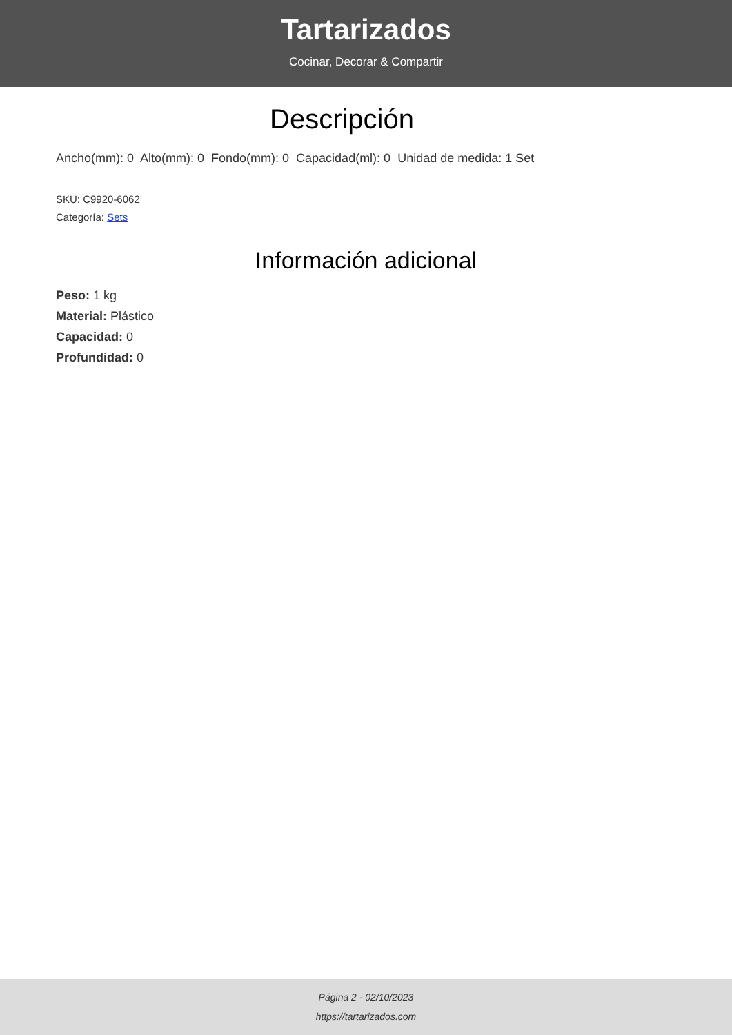Tartarizados
Cocinar, Decorar & Compartir
Descripción
Ancho(mm): 0 Alto(mm): 0 Fondo(mm): 0 Capacidad(ml): 0 Unidad de medida: 1 Set
SKU: C9920-6062
Categoría: Sets
Información adicional
Peso: 1 kg
Material: Plástico
Capacidad: 0
Profundidad: 0
Página 2 - 02/10/2023
https://tartarizados.com